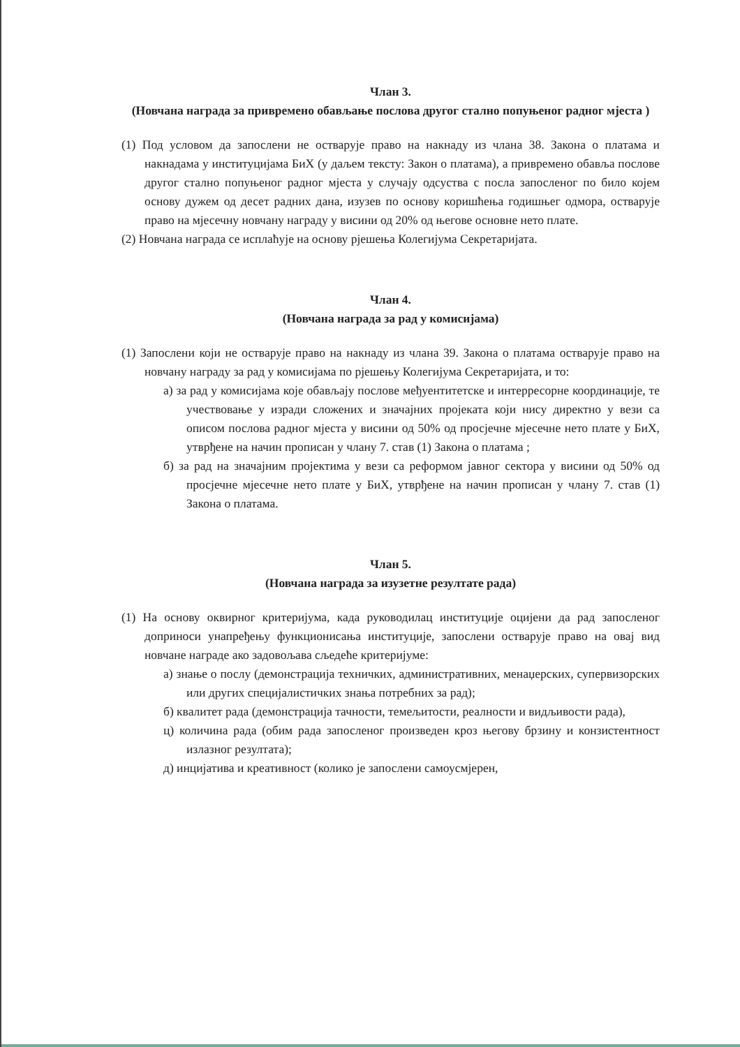Члан 3.
(Новчана награда за привремено обављање послова другог стално попуњеног радног мјеста )
(1) Под условом да запослени не остварује право на накнаду из члана 38. Закона о платама и накнадама у институцијама БиХ (у даљем тексту: Закон о платама), а привремено обавља послове другог стално попуњеног радног мјеста у случају одсуства с посла запосленог по било којем основу дужем од десет радних дана, изузев по основу коришћења годишњег одмора, остварује право на мјесечну новчану награду у висини од 20% од његове основне нето плате.
(2) Новчана награда се исплаћује на основу рјешења Колегијума Секретаријата.
Члан 4.
(Новчана награда за рад у комисијама)
(1) Запослени који не остварује право на накнаду из члана 39. Закона о платама остварује право на новчану награду за рад у комисијама по рјешењу Колегијума Секретаријата, и то:
а) за рад у комисијама које обављају послове међуентитетске и интерресорне координације, те учествовање у изради сложених и значајних пројеката који нису директно у вези са описом послова радног мјеста у висини од 50% од просјечне мјесечне нето плате у БиХ, утврђене на начин прописан у члану 7. став (1) Закона о платама ;
б) за рад на значајним пројектима у вези са реформом јавног сектора у висини од 50% од просјечне мјесечне нето плате у БиХ, утврђене на начин прописан у члану 7. став (1) Закона о платама.
Члан 5.
(Новчана награда за изузетне резултате рада)
(1) На основу оквирног критеријума, када руководилац институције оцијени да рад запосленог доприноси унапређењу функционисања институције, запослени остварује право на овај вид новчане награде ако задовољава сљедеће критеријуме:
а) знање о послу (демонстрација техничких, административних, менаџерских, супервизорских или других специјалистичких знања потребних за рад);
б) квалитет рада (демонстрација тачности, темељитости, реалности и видљивости рада),
ц) количина рада (обим рада запосленог произведен кроз његову брзину и конзистентност излазног резултата);
д) инцијатива и креативност (колико је запослени самоусмјерен,